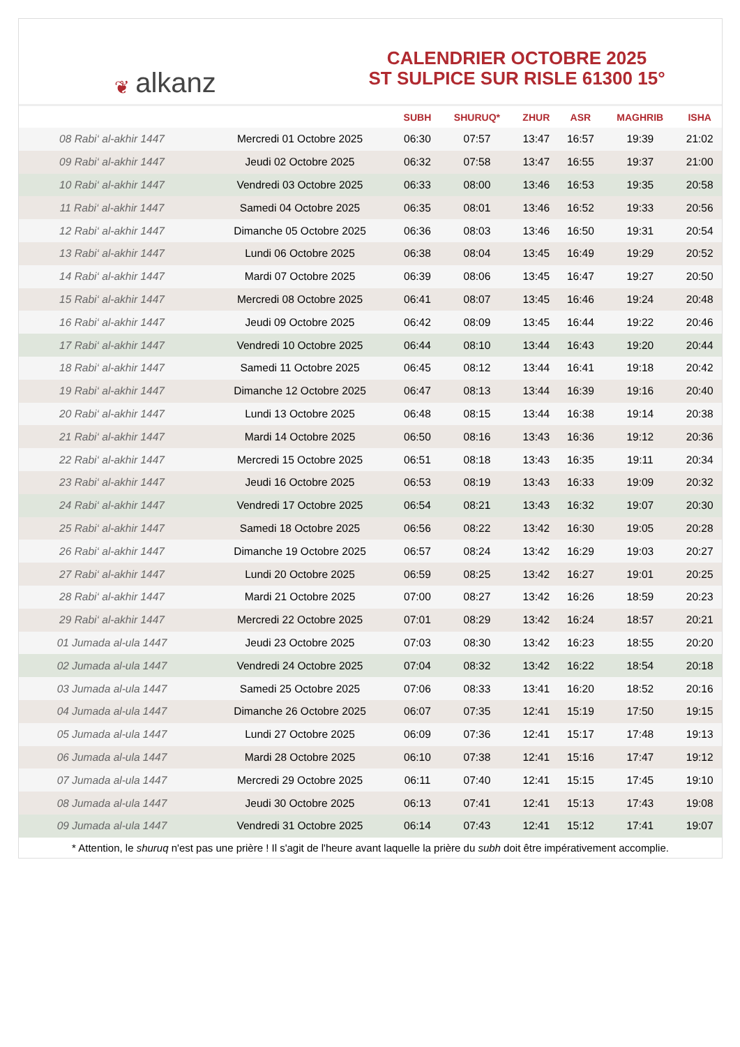❦ alkanz
CALENDRIER OCTOBRE 2025
ST SULPICE SUR RISLE 61300 15°
| | | SUBH | SHURUQ* | ZHUR | ASR | MAGHRIB | ISHA |
| --- | --- | --- | --- | --- | --- | --- | --- |
| 08 Rabi‘ al-akhir 1447 | Mercredi 01 Octobre 2025 | 06:30 | 07:57 | 13:47 | 16:57 | 19:39 | 21:02 |
| 09 Rabi‘ al-akhir 1447 | Jeudi 02 Octobre 2025 | 06:32 | 07:58 | 13:47 | 16:55 | 19:37 | 21:00 |
| 10 Rabi‘ al-akhir 1447 | Vendredi 03 Octobre 2025 | 06:33 | 08:00 | 13:46 | 16:53 | 19:35 | 20:58 |
| 11 Rabi‘ al-akhir 1447 | Samedi 04 Octobre 2025 | 06:35 | 08:01 | 13:46 | 16:52 | 19:33 | 20:56 |
| 12 Rabi‘ al-akhir 1447 | Dimanche 05 Octobre 2025 | 06:36 | 08:03 | 13:46 | 16:50 | 19:31 | 20:54 |
| 13 Rabi‘ al-akhir 1447 | Lundi 06 Octobre 2025 | 06:38 | 08:04 | 13:45 | 16:49 | 19:29 | 20:52 |
| 14 Rabi‘ al-akhir 1447 | Mardi 07 Octobre 2025 | 06:39 | 08:06 | 13:45 | 16:47 | 19:27 | 20:50 |
| 15 Rabi‘ al-akhir 1447 | Mercredi 08 Octobre 2025 | 06:41 | 08:07 | 13:45 | 16:46 | 19:24 | 20:48 |
| 16 Rabi‘ al-akhir 1447 | Jeudi 09 Octobre 2025 | 06:42 | 08:09 | 13:45 | 16:44 | 19:22 | 20:46 |
| 17 Rabi‘ al-akhir 1447 | Vendredi 10 Octobre 2025 | 06:44 | 08:10 | 13:44 | 16:43 | 19:20 | 20:44 |
| 18 Rabi‘ al-akhir 1447 | Samedi 11 Octobre 2025 | 06:45 | 08:12 | 13:44 | 16:41 | 19:18 | 20:42 |
| 19 Rabi‘ al-akhir 1447 | Dimanche 12 Octobre 2025 | 06:47 | 08:13 | 13:44 | 16:39 | 19:16 | 20:40 |
| 20 Rabi‘ al-akhir 1447 | Lundi 13 Octobre 2025 | 06:48 | 08:15 | 13:44 | 16:38 | 19:14 | 20:38 |
| 21 Rabi‘ al-akhir 1447 | Mardi 14 Octobre 2025 | 06:50 | 08:16 | 13:43 | 16:36 | 19:12 | 20:36 |
| 22 Rabi‘ al-akhir 1447 | Mercredi 15 Octobre 2025 | 06:51 | 08:18 | 13:43 | 16:35 | 19:11 | 20:34 |
| 23 Rabi‘ al-akhir 1447 | Jeudi 16 Octobre 2025 | 06:53 | 08:19 | 13:43 | 16:33 | 19:09 | 20:32 |
| 24 Rabi‘ al-akhir 1447 | Vendredi 17 Octobre 2025 | 06:54 | 08:21 | 13:43 | 16:32 | 19:07 | 20:30 |
| 25 Rabi‘ al-akhir 1447 | Samedi 18 Octobre 2025 | 06:56 | 08:22 | 13:42 | 16:30 | 19:05 | 20:28 |
| 26 Rabi‘ al-akhir 1447 | Dimanche 19 Octobre 2025 | 06:57 | 08:24 | 13:42 | 16:29 | 19:03 | 20:27 |
| 27 Rabi‘ al-akhir 1447 | Lundi 20 Octobre 2025 | 06:59 | 08:25 | 13:42 | 16:27 | 19:01 | 20:25 |
| 28 Rabi‘ al-akhir 1447 | Mardi 21 Octobre 2025 | 07:00 | 08:27 | 13:42 | 16:26 | 18:59 | 20:23 |
| 29 Rabi‘ al-akhir 1447 | Mercredi 22 Octobre 2025 | 07:01 | 08:29 | 13:42 | 16:24 | 18:57 | 20:21 |
| 01 Jumada al-ula 1447 | Jeudi 23 Octobre 2025 | 07:03 | 08:30 | 13:42 | 16:23 | 18:55 | 20:20 |
| 02 Jumada al-ula 1447 | Vendredi 24 Octobre 2025 | 07:04 | 08:32 | 13:42 | 16:22 | 18:54 | 20:18 |
| 03 Jumada al-ula 1447 | Samedi 25 Octobre 2025 | 07:06 | 08:33 | 13:41 | 16:20 | 18:52 | 20:16 |
| 04 Jumada al-ula 1447 | Dimanche 26 Octobre 2025 | 06:07 | 07:35 | 12:41 | 15:19 | 17:50 | 19:15 |
| 05 Jumada al-ula 1447 | Lundi 27 Octobre 2025 | 06:09 | 07:36 | 12:41 | 15:17 | 17:48 | 19:13 |
| 06 Jumada al-ula 1447 | Mardi 28 Octobre 2025 | 06:10 | 07:38 | 12:41 | 15:16 | 17:47 | 19:12 |
| 07 Jumada al-ula 1447 | Mercredi 29 Octobre 2025 | 06:11 | 07:40 | 12:41 | 15:15 | 17:45 | 19:10 |
| 08 Jumada al-ula 1447 | Jeudi 30 Octobre 2025 | 06:13 | 07:41 | 12:41 | 15:13 | 17:43 | 19:08 |
| 09 Jumada al-ula 1447 | Vendredi 31 Octobre 2025 | 06:14 | 07:43 | 12:41 | 15:12 | 17:41 | 19:07 |
* Attention, le shuruq n'est pas une prière ! Il s'agit de l'heure avant laquelle la prière du subh doit être impérativement accomplie.